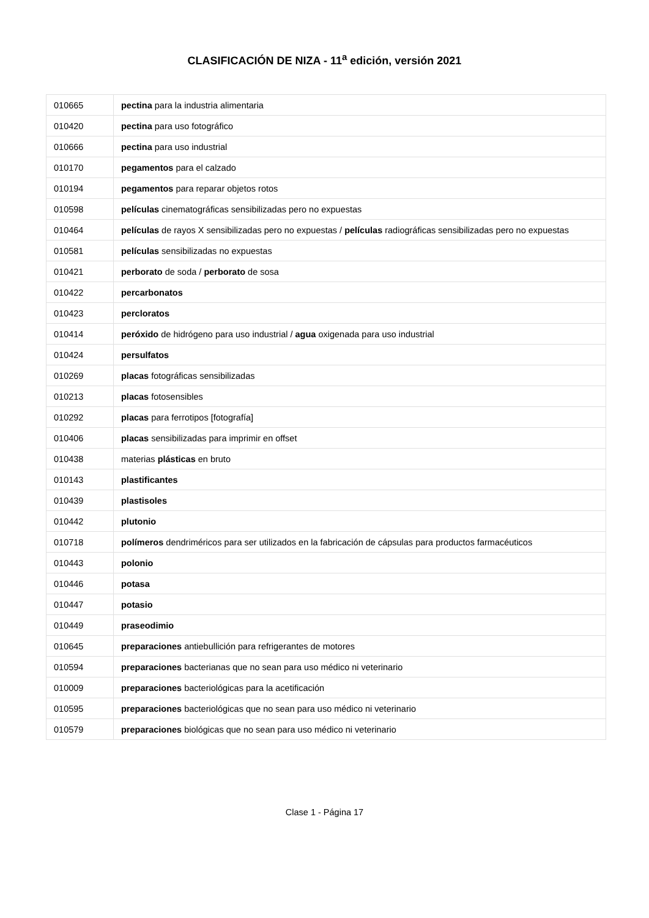CLASIFICACIÓN DE NIZA - 11<sup>a</sup> edición, versión 2021
| 010665 | pectina para la industria alimentaria |
| 010420 | pectina para uso fotográfico |
| 010666 | pectina para uso industrial |
| 010170 | pegamentos para el calzado |
| 010194 | pegamentos para reparar objetos rotos |
| 010598 | películas cinematográficas sensibilizadas pero no expuestas |
| 010464 | películas de rayos X sensibilizadas pero no expuestas / películas radiográficas sensibilizadas pero no expuestas |
| 010581 | películas sensibilizadas no expuestas |
| 010421 | perborato de soda / perborato de sosa |
| 010422 | percarbonatos |
| 010423 | percloratos |
| 010414 | peróxido de hidrógeno para uso industrial / agua oxigenada para uso industrial |
| 010424 | persulfatos |
| 010269 | placas fotográficas sensibilizadas |
| 010213 | placas fotosensibles |
| 010292 | placas para ferrotipos [fotografía] |
| 010406 | placas sensibilizadas para imprimir en offset |
| 010438 | materias plásticas en bruto |
| 010143 | plastificantes |
| 010439 | plastisoles |
| 010442 | plutonio |
| 010718 | polímeros dendriméricos para ser utilizados en la fabricación de cápsulas para productos farmacéuticos |
| 010443 | polonio |
| 010446 | potasa |
| 010447 | potasio |
| 010449 | praseodimio |
| 010645 | preparaciones antiebullición para refrigerantes de motores |
| 010594 | preparaciones bacterianas que no sean para uso médico ni veterinario |
| 010009 | preparaciones bacteriológicas para la acetificación |
| 010595 | preparaciones bacteriológicas que no sean para uso médico ni veterinario |
| 010579 | preparaciones biológicas que no sean para uso médico ni veterinario |
Clase 1 - Página 17